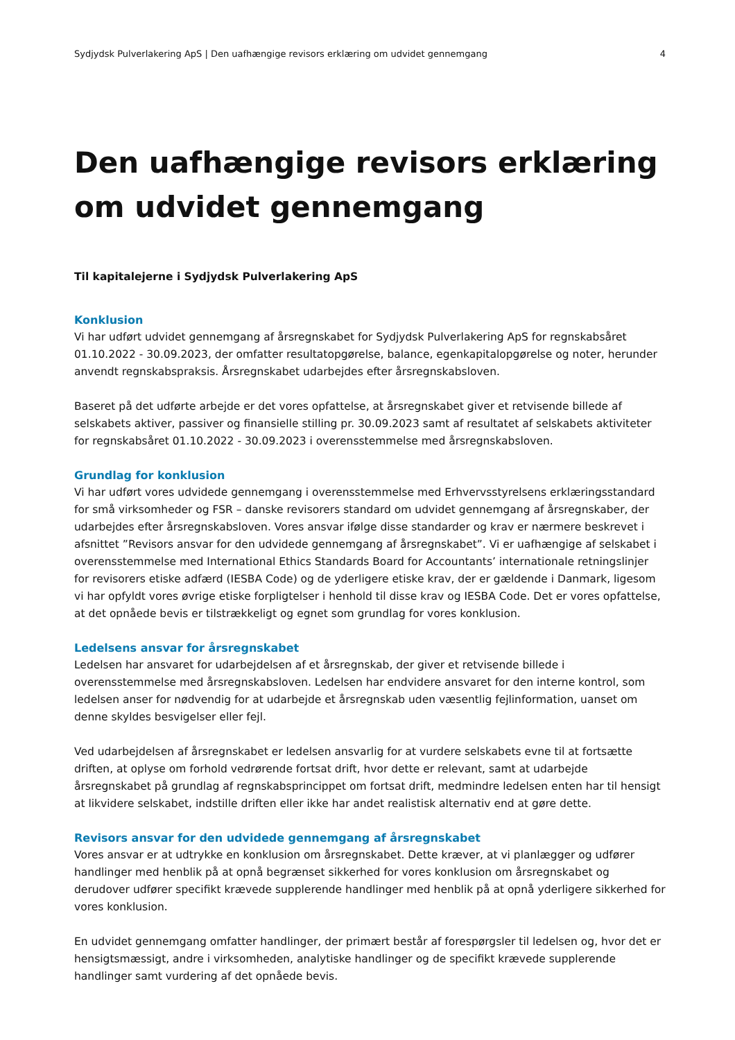Sydjydsk Pulverlakering ApS | Den uafhængige revisors erklæring om udvidet gennemgang 4
Den uafhængige revisors erklæring om udvidet gennemgang
Til kapitalejerne i Sydjydsk Pulverlakering ApS
Konklusion
Vi har udført udvidet gennemgang af årsregnskabet for Sydjydsk Pulverlakering ApS for regnskabsåret 01.10.2022 - 30.09.2023, der omfatter resultatopgørelse, balance, egenkapitalopgørelse og noter, herunder anvendt regnskabspraksis. Årsregnskabet udarbejdes efter årsregnskabsloven.
Baseret på det udførte arbejde er det vores opfattelse, at årsregnskabet giver et retvisende billede af selskabets aktiver, passiver og finansielle stilling pr. 30.09.2023 samt af resultatet af selskabets aktiviteter for regnskabsåret 01.10.2022 - 30.09.2023 i overensstemmelse med årsregnskabsloven.
Grundlag for konklusion
Vi har udført vores udvidede gennemgang i overensstemmelse med Erhvervsstyrelsens erklæringsstandard for små virksomheder og FSR – danske revisorers standard om udvidet gennemgang af årsregnskaber, der udarbejdes efter årsregnskabsloven. Vores ansvar ifølge disse standarder og krav er nærmere beskrevet i afsnittet ”Revisors ansvar for den udvidede gennemgang af årsregnskabet”. Vi er uafhængige af selskabet i overensstemmelse med International Ethics Standards Board for Accountants’ internationale retningslinjer for revisorers etiske adfærd (IESBA Code) og de yderligere etiske krav, der er gældende i Danmark, ligesom vi har opfyldt vores øvrige etiske forpligtelser i henhold til disse krav og IESBA Code. Det er vores opfattelse, at det opnåede bevis er tilstrækkeligt og egnet som grundlag for vores konklusion.
Ledelsens ansvar for årsregnskabet
Ledelsen har ansvaret for udarbejdelsen af et årsregnskab, der giver et retvisende billede i overensstemmelse med årsregnskabsloven. Ledelsen har endvidere ansvaret for den interne kontrol, som ledelsen anser for nødvendig for at udarbejde et årsregnskab uden væsentlig fejlinformation, uanset om denne skyldes besvigelser eller fejl.
Ved udarbejdelsen af årsregnskabet er ledelsen ansvarlig for at vurdere selskabets evne til at fortsætte driften, at oplyse om forhold vedrørende fortsat drift, hvor dette er relevant, samt at udarbejde årsregnskabet på grundlag af regnskabsprincippet om fortsat drift, medmindre ledelsen enten har til hensigt at likvidere selskabet, indstille driften eller ikke har andet realistisk alternativ end at gøre dette.
Revisors ansvar for den udvidede gennemgang af årsregnskabet
Vores ansvar er at udtrykke en konklusion om årsregnskabet. Dette kræver, at vi planlægger og udfører handlinger med henblik på at opnå begrænset sikkerhed for vores konklusion om årsregnskabet og derudover udfører specifikt krævede supplerende handlinger med henblik på at opnå yderligere sikkerhed for vores konklusion.
En udvidet gennemgang omfatter handlinger, der primært består af forespørgsler til ledelsen og, hvor det er hensigtsmæssigt, andre i virksomheden, analytiske handlinger og de specifikt krævede supplerende handlinger samt vurdering af det opnåede bevis.